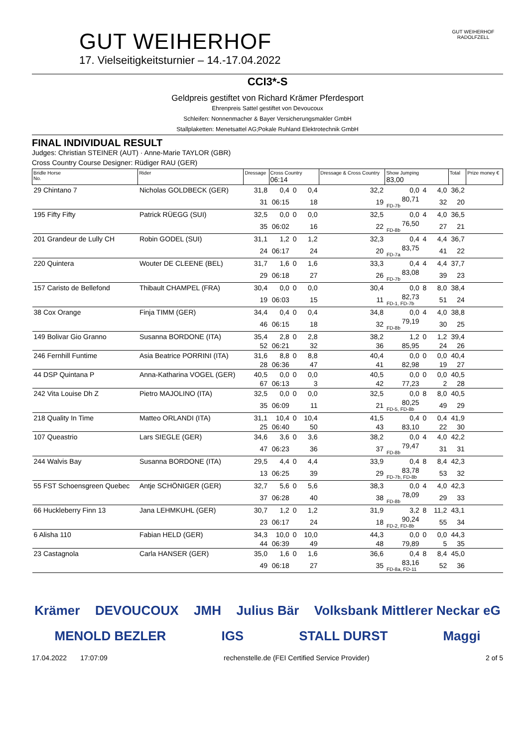GUT WEIHERHOF
17. Vielseitigkeitsturnier – 14.-17.04.2022
GUT WEIHERHOF
RADOLFZELL
CCI3*-S
Geldpreis gestiftet von Richard Krämer Pferdesport
Ehrenpreis Sattel gestiftet von Devoucoux
Schleifen: Nonnenmacher & Bayer Versicherungsmakler GmbH
Stallplaketten: Menetsattel AG;Pokale Ruhland Elektrotechnik GmbH
FINAL INDIVIDUAL RESULT
Judges: Christian STEINER (AUT) · Anne-Marie TAYLOR (GBR)
Cross Country Course Designer: Rüdiger RAU (GER)
| Bridle Horse No. | Rider | Dressage | Cross Country 06:14 | | | | Dressage & Cross Country | Show Jumping 83,00 | | | | Total | Prize money € |
| --- | --- | --- | --- | --- | --- | --- | --- | --- | --- | --- | --- | --- | --- |
| 29 Chintano 7 | Nicholas GOLDBECK (GER) | 31,8 | 0,4 | 0 | | 0,4 | 32,2 | 0,0 | 4 | | 4,0 | 36,2 | |
| | | 31 | 06:15 | | | 18 | 19 | 80,71 FD-7b | | | 32 | 20 | |
| 195 Fifty Fifty | Patrick RÜEGG (SUI) | 32,5 | 0,0 | 0 | | 0,0 | 32,5 | 0,0 | 4 | | 4,0 | 36,5 | |
| | | 35 | 06:02 | | | 16 | 22 | 76,50 FD-8b | | | 27 | 21 | |
| 201 Grandeur de Lully CH | Robin GODEL (SUI) | 31,1 | 1,2 | 0 | | 1,2 | 32,3 | 0,4 | 4 | | 4,4 | 36,7 | |
| | | 24 | 06:17 | | | 24 | 20 | 83,75 FD-7a | | | 41 | 22 | |
| 220 Quintera | Wouter DE CLEENE (BEL) | 31,7 | 1,6 | 0 | | 1,6 | 33,3 | 0,4 | 4 | | 4,4 | 37,7 | |
| | | 29 | 06:18 | | | 27 | 26 | 83,08 FD-7b | | | 39 | 23 | |
| 157 Caristo de Bellefond | Thibault CHAMPEL (FRA) | 30,4 | 0,0 | 0 | | 0,0 | 30,4 | 0,0 | 8 | | 8,0 | 38,4 | |
| | | 19 | 06:03 | | | 15 | 11 | 82,73 FD-1, FD-7b | | | 51 | 24 | |
| 38 Cox Orange | Finja TIMM (GER) | 34,4 | 0,4 | 0 | | 0,4 | 34,8 | 0,0 | 4 | | 4,0 | 38,8 | |
| | | 46 | 06:15 | | | 18 | 32 | 79,19 FD-8b | | | 30 | 25 | |
| 149 Bolivar Gio Granno | Susanna BORDONE (ITA) | 35,4 | 2,8 | 0 | | 2,8 | 38,2 | 1,2 | 0 | | 1,2 | 39,4 | |
| | | 52 | 06:21 | | | 32 | 36 | 85,95 | | | 24 | 26 | |
| 246 Fernhill Funtime | Asia Beatrice PORRINI (ITA) | 31,6 | 8,8 | 0 | | 8,8 | 40,4 | 0,0 | 0 | | 0,0 | 40,4 | |
| | | 28 | 06:36 | | | 47 | 41 | 82,98 | | | 19 | 27 | |
| 44 DSP Quintana P | Anna-Katharina VOGEL (GER) | 40,5 | 0,0 | 0 | | 0,0 | 40,5 | 0,0 | 0 | | 0,0 | 40,5 | |
| | | 67 | 06:13 | | | 3 | 42 | 77,23 | | | 2 | 28 | |
| 242 Vita Louise Dh Z | Pietro MAJOLINO (ITA) | 32,5 | 0,0 | 0 | | 0,0 | 32,5 | 0,0 | 8 | | 8,0 | 40,5 | |
| | | 35 | 06:09 | | | 11 | 21 | 80,25 FD-5, FD-8b | | | 49 | 29 | |
| 218 Quality In Time | Matteo ORLANDI (ITA) | 31,1 | 10,4 | 0 | | 10,4 | 41,5 | 0,4 | 0 | | 0,4 | 41,9 | |
| | | 25 | 06:40 | | | 50 | 43 | 83,10 | | | 22 | 30 | |
| 107 Queastrio | Lars SIEGLE (GER) | 34,6 | 3,6 | 0 | | 3,6 | 38,2 | 0,0 | 4 | | 4,0 | 42,2 | |
| | | 47 | 06:23 | | | 36 | 37 | 79,47 FD-8b | | | 31 | 31 | |
| 244 Walvis Bay | Susanna BORDONE (ITA) | 29,5 | 4,4 | 0 | | 4,4 | 33,9 | 0,4 | 8 | | 8,4 | 42,3 | |
| | | 13 | 06:25 | | | 39 | 29 | 83,78 FD-7b, FD-8b | | | 53 | 32 | |
| 55 FST Schoensgreen Quebec | Antje SCHÖNIGER (GER) | 32,7 | 5,6 | 0 | | 5,6 | 38,3 | 0,0 | 4 | | 4,0 | 42,3 | |
| | | 37 | 06:28 | | | 40 | 38 | 78,09 FD-8b | | | 29 | 33 | |
| 66 Huckleberry Finn 13 | Jana LEHMKUHL (GER) | 30,7 | 1,2 | 0 | | 1,2 | 31,9 | 3,2 | 8 | | 11,2 | 43,1 | |
| | | 23 | 06:17 | | | 24 | 18 | 90,24 FD-2, FD-8b | | | 55 | 34 | |
| 6 Alisha 110 | Fabian HELD (GER) | 34,3 | 10,0 | 0 | | 10,0 | 44,3 | 0,0 | 0 | | 0,0 | 44,3 | |
| | | 44 | 06:39 | | | 49 | 48 | 79,89 | | | 5 | 35 | |
| 23 Castagnola | Carla HANSER (GER) | 35,0 | 1,6 | 0 | | 1,6 | 36,6 | 0,4 | 8 | | 8,4 | 45,0 | |
| | | 49 | 06:18 | | | 27 | 35 | 83,16 FD-8a, FD-11 | | | 52 | 36 | |
Krämer DEVOUCOUX JMH Julius Bär Volksbank Mittlerer Neckar eG MENOLD BEZLER IGS STALL DURST Maggi
17.04.2022 17:07:09 rechenstelle.de (FEI Certified Service Provider) 2 of 5